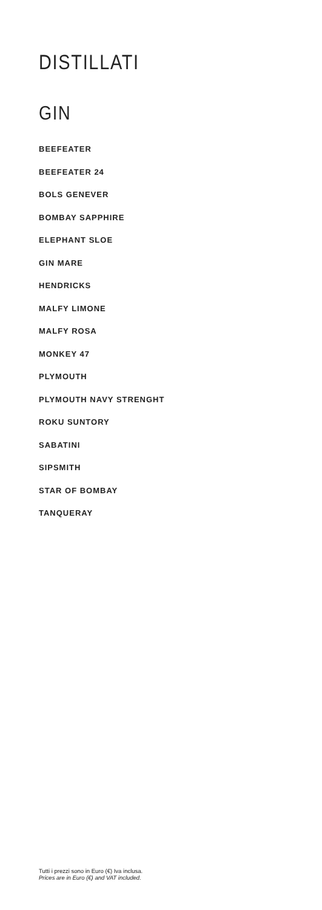DISTILLATI
GIN
BEEFEATER
BEEFEATER 24
BOLS GENEVER
BOMBAY SAPPHIRE
ELEPHANT SLOE
GIN MARE
HENDRICKS
MALFY LIMONE
MALFY ROSA
MONKEY 47
PLYMOUTH
PLYMOUTH NAVY STRENGHT
ROKU SUNTORY
SABATINI
SIPSMITH
STAR OF BOMBAY
TANQUERAY
Tutti i prezzi sono in Euro (€) Iva inclusa.
Prices are in Euro (€) and VAT included.